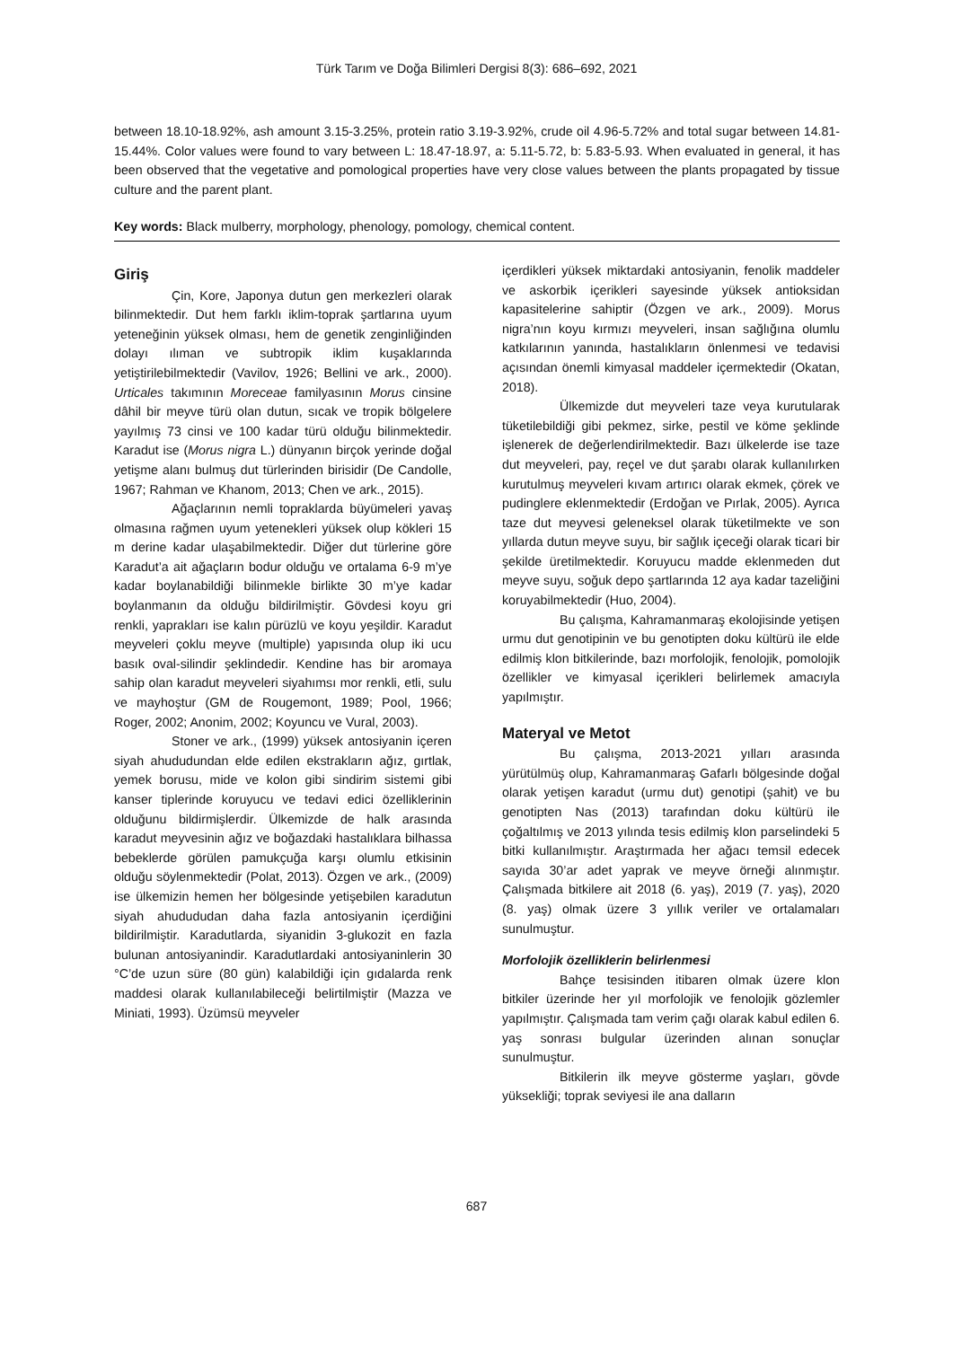Türk Tarım ve Doğa Bilimleri Dergisi 8(3): 686–692, 2021
between 18.10-18.92%, ash amount 3.15-3.25%, protein ratio 3.19-3.92%, crude oil 4.96-5.72% and total sugar between 14.81-15.44%. Color values were found to vary between L: 18.47-18.97, a: 5.11-5.72, b: 5.83-5.93. When evaluated in general, it has been observed that the vegetative and pomological properties have very close values between the plants propagated by tissue culture and the parent plant.
Key words: Black mulberry, morphology, phenology, pomology, chemical content.
Giriş
Çin, Kore, Japonya dutun gen merkezleri olarak bilinmektedir. Dut hem farklı iklim-toprak şartlarına uyum yeteneğinin yüksek olması, hem de genetik zenginliğinden dolayı ılıman ve subtropik iklim kuşaklarında yetiştirilebilmektedir (Vavilov, 1926; Bellini ve ark., 2000). Urticales takımının Moreceae familyasının Morus cinsine dâhil bir meyve türü olan dutun, sıcak ve tropik bölgelere yayılmış 73 cinsi ve 100 kadar türü olduğu bilinmektedir. Karadut ise (Morus nigra L.) dünyanın birçok yerinde doğal yetişme alanı bulmuş dut türlerinden birisidir (De Candolle, 1967; Rahman ve Khanom, 2013; Chen ve ark., 2015).
Ağaçlarının nemli topraklarda büyümeleri yavaş olmasına rağmen uyum yetenekleri yüksek olup kökleri 15 m derine kadar ulaşabilmektedir. Diğer dut türlerine göre Karadut’a ait ağaçların bodur olduğu ve ortalama 6-9 m’ye kadar boylanabildiği bilinmekle birlikte 30 m’ye kadar boylanmanın da olduğu bildirilmiştir. Gövdesi koyu gri renkli, yaprakları ise kalın pürüzlü ve koyu yeşildir. Karadut meyveleri çoklu meyve (multiple) yapısında olup iki ucu basık oval-silindir şeklindedir. Kendine has bir aromaya sahip olan karadut meyveleri siyahımsı mor renkli, etli, sulu ve mayhoştur (GM de Rougemont, 1989; Pool, 1966; Roger, 2002; Anonim, 2002; Koyuncu ve Vural, 2003).
Stoner ve ark., (1999) yüksek antosiyanin içeren siyah ahududundan elde edilen ekstrakların ağız, gırtlak, yemek borusu, mide ve kolon gibi sindirim sistemi gibi kanser tiplerinde koruyucu ve tedavi edici özelliklerinin olduğunu bildirmişlerdir. Ülkemizde de halk arasında karadut meyvesinin ağız ve boğazdaki hastalıklara bilhassa bebeklerde görülen pamukçuğa karşı olumlu etkisinin olduğu söylenmektedir (Polat, 2013). Özgen ve ark., (2009) ise ülkemizin hemen her bölgesinde yetişebilen karadutun siyah ahudududan daha fazla antosiyanin içerdiğini bildirilmiştir. Karadutlarda, siyanidin 3-glukozit en fazla bulunan antosiyanindir. Karadutlardaki antosiyaninlerin 30 °C’de uzun süre (80 gün) kalabildiği için gıdalarda renk maddesi olarak kullanılabileceği belirtilmiştir (Mazza ve Miniati, 1993). Üzümsü meyveler
içerdikleri yüksek miktardaki antosiyanin, fenolik maddeler ve askorbik içerikleri sayesinde yüksek antioksidan kapasitelerine sahiptir (Özgen ve ark., 2009). Morus nigra’nın koyu kırmızı meyveleri, insan sağlığına olumlu katkılarının yanında, hastalıkların önlenmesi ve tedavisi açısından önemli kimyasal maddeler içermektedir (Okatan, 2018).
Ülkemizde dut meyveleri taze veya kurutularak tüketilebildiği gibi pekmez, sirke, pestil ve köme şeklinde işlenerek de değerlendirilmektedir. Bazı ülkelerde ise taze dut meyveleri, pay, reçel ve dut şarabı olarak kullanılırken kurutulmuş meyveleri kıvam artırıcı olarak ekmek, çörek ve pudinglere eklenmektedir (Erdoğan ve Pırlak, 2005). Ayrıca taze dut meyvesi geleneksel olarak tüketilmekte ve son yıllarda dutun meyve suyu, bir sağlık içeceği olarak ticari bir şekilde üretilmektedir. Koruyucu madde eklenmeden dut meyve suyu, soğuk depo şartlarında 12 aya kadar tazeliğini koruyabilmektedir (Huo, 2004).
Bu çalışma, Kahramanmaraş ekolojisinde yetişen urmu dut genotipinin ve bu genotipten doku kültürü ile elde edilmiş klon bitkilerinde, bazı morfolojik, fenolojik, pomolojik özellikler ve kimyasal içerikleri belirlemek amacıyla yapılmıştır.
Materyal ve Metot
Bu çalışma, 2013-2021 yılları arasında yürütülmüş olup, Kahramanmaraş Gafarlı bölgesinde doğal olarak yetişen karadut (urmu dut) genotipi (şahit) ve bu genotipten Nas (2013) tarafından doku kültürü ile çoğaltılmış ve 2013 yılında tesis edilmiş klon parselindeki 5 bitki kullanılmıştır. Araştırmada her ağacı temsil edecek sayıda 30’ar adet yaprak ve meyve örneği alınmıştır. Çalışmada bitkilere ait 2018 (6. yaş), 2019 (7. yaş), 2020 (8. yaş) olmak üzere 3 yıllık veriler ve ortalamaları sunulmuştur.
Morfolojik özelliklerin belirlenmesi
Bahçe tesisinden itibaren olmak üzere klon bitkiler üzerinde her yıl morfolojik ve fenolojik gözlemler yapılmıştır. Çalışmada tam verim çağı olarak kabul edilen 6. yaş sonrası bulgular üzerinden alınan sonuçlar sunulmuştur.
Bitkilerin ilk meyve gösterme yaşları, gövde yüksekliği; toprak seviyesi ile ana dalların
687